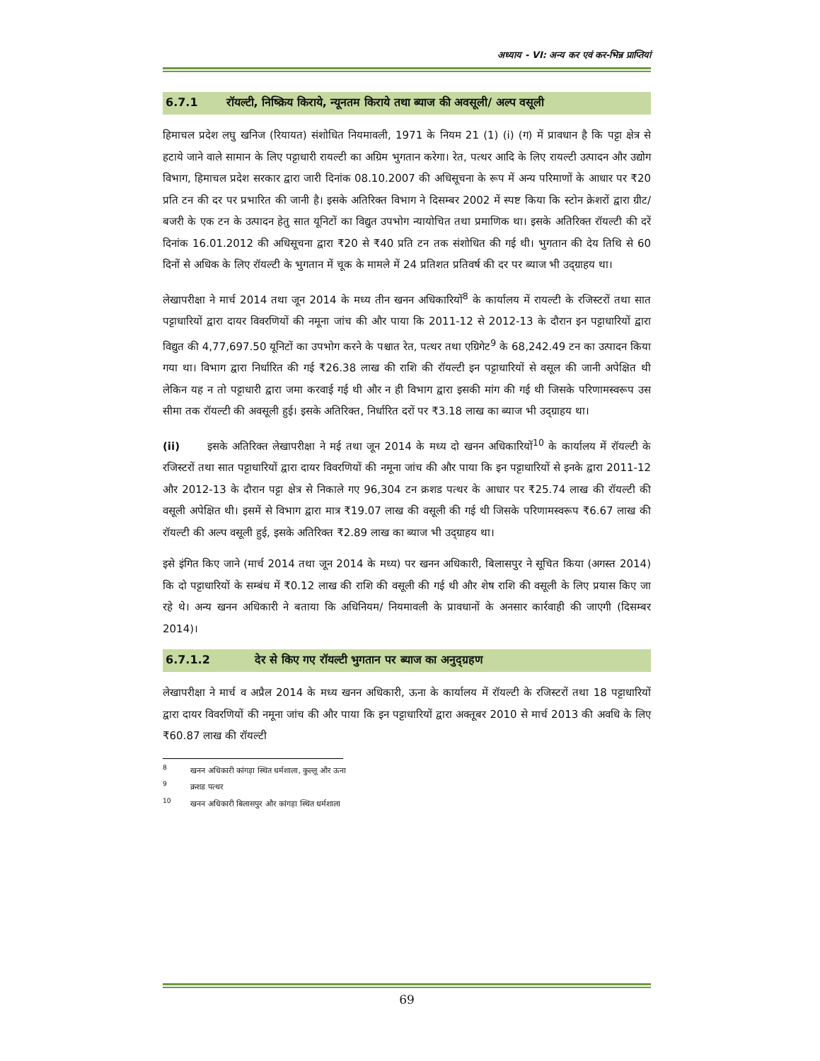अध्याय - VI: अन्य कर एवं कर-भिन्न प्राप्तियां
6.7.1 रॉयल्टी, निष्क्रिय किराये, न्यूनतम किराये तथा ब्याज की अवसूली/ अल्प वसूली
हिमाचल प्रदेश लघु खनिज (रियायत) संशोधित नियमावली, 1971 के नियम 21 (1) (i) (ग) में प्रावधान है कि पट्टा क्षेत्र से हटाये जाने वाले सामान के लिए पट्टाधारी रायल्टी का अग्रिम भुगतान करेगा। रेत, पत्थर आदि के लिए रायल्टी उत्पादन और उद्योग विभाग, हिमाचल प्रदेश सरकार द्वारा जारी दिनांक 08.10.2007 की अधिसूचना के रूप में अन्य परिमाणों के आधार पर ₹20 प्रति टन की दर पर प्रभारित की जानी है। इसके अतिरिक्त विभाग ने दिसम्बर 2002 में स्पष्ट किया कि स्टोन क्रेशरों द्वारा ग्रीट/ बजरी के एक टन के उत्पादन हेतु सात यूनिटों का विद्युत उपभोग न्यायोचित तथा प्रमाणिक था। इसके अतिरिक्त रॉयल्टी की दरें दिनांक 16.01.2012 की अधिसूचना द्वारा ₹20 से ₹40 प्रति टन तक संशोधित की गई थी। भुगतान की देय तिथि से 60 दिनों से अधिक के लिए रॉयल्टी के भुगतान में चूक के मामले में 24 प्रतिशत प्रतिवर्ष की दर पर ब्याज भी उद्ग्राहय था।
लेखापरीक्षा ने मार्च 2014 तथा जून 2014 के मध्य तीन खनन अधिकारियों<sup>8</sup> के कार्यालय में रायल्टी के रजिस्टरों तथा सात पट्टाधारियों द्वारा दायर विवरणियों की नमूना जांच की और पाया कि 2011-12 से 2012-13 के दौरान इन पट्टाधारियों द्वारा विद्युत की 4,77,697.50 यूनिटों का उपभोग करने के पश्चात रेत, पत्थर तथा एग्रिगेट<sup>9</sup> के 68,242.49 टन का उत्पादन किया गया था। विभाग द्वारा निर्धारित की गई ₹26.38 लाख की राशि की रॉयल्टी इन पट्टाधारियों से वसूल की जानी अपेक्षित थी लेकिन यह न तो पट्टाधारी द्वारा जमा करवाई गई थी और न ही विभाग द्वारा इसकी मांग की गई थी जिसके परिणामस्वरूप उस सीमा तक रॉयल्टी की अवसूली हुई। इसके अतिरिक्त, निर्धारित दरों पर ₹3.18 लाख का ब्याज भी उद्ग्राहय था।
(ii) इसके अतिरिक्त लेखापरीक्षा ने मई तथा जून 2014 के मध्य दो खनन अधिकारियों<sup>10</sup> के कार्यालय में रॉयल्टी के रजिस्टरों तथा सात पट्टाधारियों द्वारा दायर विवरणियों की नमूना जांच की और पाया कि इन पट्टाधारियों से इनके द्वारा 2011-12 और 2012-13 के दौरान पट्टा क्षेत्र से निकाले गए 96,304 टन क्रशड पत्थर के आधार पर ₹25.74 लाख की रॉयल्टी की वसूली अपेक्षित थी। इसमें से विभाग द्वारा मात्र ₹19.07 लाख की वसूली की गई थी जिसके परिणामस्वरूप ₹6.67 लाख की रॉयल्टी की अल्प वसूली हुई, इसके अतिरिक्त ₹2.89 लाख का ब्याज भी उद्ग्राहय था।
इसे इंगित किए जाने (मार्च 2014 तथा जून 2014 के मध्य) पर खनन अधिकारी, बिलासपुर ने सूचित किया (अगस्त 2014) कि दो पट्टाधारियों के सम्बंध में ₹0.12 लाख की राशि की वसूली की गई थी और शेष राशि की वसूली के लिए प्रयास किए जा रहे थे। अन्य खनन अधिकारी ने बताया कि अधिनियम/ नियमावली के प्रावधानों के अनसार कार्रवाही की जाएगी (दिसम्बर 2014)।
6.7.1.2 देर से किए गए रॉयल्टी भुगतान पर ब्याज का अनुद्ग्रहण
लेखापरीक्षा ने मार्च व अप्रैल 2014 के मध्य खनन अधिकारी, ऊना के कार्यालय में रॉयल्टी के रजिस्टरों तथा 18 पट्टाधारियों द्वारा दायर विवरणियों की नमूना जांच की और पाया कि इन पट्टाधारियों द्वारा अक्तूबर 2010 से मार्च 2013 की अवधि के लिए ₹60.87 लाख की रॉयल्टी
<sup>8</sup> खनन अधिकारी कांगड़ा स्थित धर्मशाला, कुल्लू और ऊना
<sup>9</sup> क्रशड पत्थर
<sup>10</sup> खनन अधिकारी बिलासपुर और कांगड़ा स्थित धर्मशाला
69